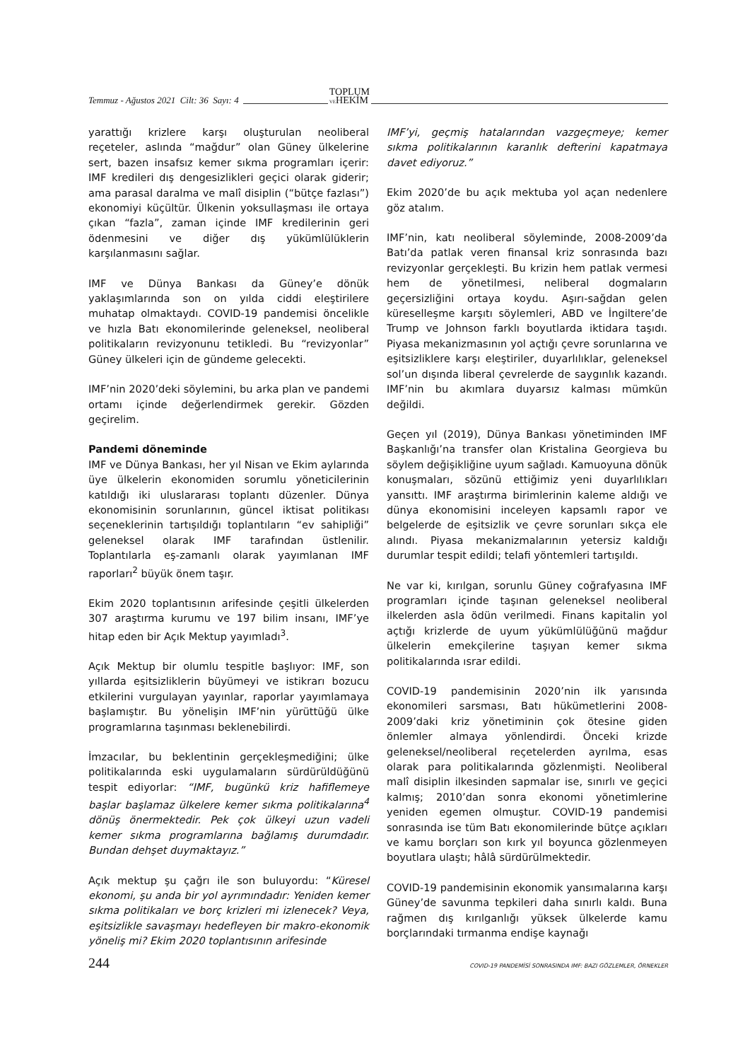Temmuz - Ağustos 2021 Cilt: 36 Sayı: 4 TOPLUM
VEHEKİM
yarattığı krizlere karşı oluşturulan neoliberal reçeteler, aslında “mağdur” olan Güney ülkelerine sert, bazen insafsız kemer sıkma programları içerir: IMF kredileri dış dengesizlikleri geçici olarak giderir; ama parasal daralma ve malî disiplin (“bütçe fazlası”) ekonomiyi küçültür. Ülkenin yoksullaşması ile ortaya çıkan “fazla”, zaman içinde IMF kredilerinin geri ödenmesini ve diğer dış yükümlülüklerin karşılanmasını sağlar.
IMF ve Dünya Bankası da Güney’e dönük yaklaşımlarında son on yılda ciddi eleştirilere muhatap olmaktaydı. COVID-19 pandemisi öncelikle ve hızla Batı ekonomilerinde geleneksel, neoliberal politikaların revizyonunu tetikledi. Bu “revizyonlar” Güney ülkeleri için de gündeme gelecekti.
IMF’nin 2020’deki söylemini, bu arka plan ve pandemi ortamı içinde değerlendirmek gerekir. Gözden geçirelim.
Pandemi döneminde
IMF ve Dünya Bankası, her yıl Nisan ve Ekim aylarında üye ülkelerin ekonomiden sorumlu yöneticilerinin katıldığı iki uluslararası toplantı düzenler. Dünya ekonomisinin sorunlarının, güncel iktisat politikası seçeneklerinin tartışıldığı toplantıların “ev sahipliği” geleneksel olarak IMF tarafından üstlenilir. Toplantılarla eş-zamanlı olarak yayımlanan IMF raporları<sup>2</sup> büyük önem taşır.
Ekim 2020 toplantısının arifesinde çeşitli ülkelerden 307 araştırma kurumu ve 197 bilim insanı, IMF’ye hitap eden bir Açık Mektup yayımladı<sup>3</sup>.
Açık Mektup bir olumlu tespitle başlıyor: IMF, son yıllarda eşitsizliklerin büyümeyi ve istikrarı bozucu etkilerini vurgulayan yayınlar, raporlar yayımlamaya başlamıştır. Bu yönelişin IMF’nin yürüttüğü ülke programlarına taşınması beklenebilirdi.
İmzacılar, bu beklentinin gerçekleşmediğini; ülke politikalarında eski uygulamaların sürdürüldüğünü tespit ediyorlar: “IMF, bugünkü kriz hafiflemeye başlar başlamaz ülkelere kemer sıkma politikalarına<sup>4</sup> dönüş önermektedir. Pek çok ülkeyi uzun vadeli kemer sıkma programlarına bağlamış durumdadır. Bundan dehşet duymaktayız.”
Açık mektup şu çağrı ile son buluyordu: “Küresel ekonomi, şu anda bir yol ayrımındadır: Yeniden kemer sıkma politikaları ve borç krizleri mi izlenecek? Veya, eşitsizlikle savaşmayı hedefleyen bir makro-ekonomik yöneliş mi? Ekim 2020 toplantısının arifesinde
IMF’yi, geçmiş hatalarından vazgeçmeye; kemer sıkma politikalarının karanlık defterini kapatmaya davet ediyoruz.”
Ekim 2020’de bu açık mektuba yol açan nedenlere göz atalım.
IMF’nin, katı neoliberal söyleminde, 2008-2009’da Batı’da patlak veren finansal kriz sonrasında bazı revizyonlar gerçekleşti. Bu krizin hem patlak vermesi hem de yönetilmesi, neliberal dogmaların geçersizliğini ortaya koydu. Aşırı-sağdan gelen küreselleşme karşıtı söylemleri, ABD ve İngiltere’de Trump ve Johnson farklı boyutlarda iktidara taşıdı. Piyasa mekanizmasının yol açtığı çevre sorunlarına ve eşitsizliklere karşı eleştiriler, duyarlılıklar, geleneksel sol’un dışında liberal çevrelerde de saygınlık kazandı. IMF’nin bu akımlara duyarsız kalması mümkün değildi.
Geçen yıl (2019), Dünya Bankası yönetiminden IMF Başkanlığı’na transfer olan Kristalina Georgieva bu söylem değişikliğine uyum sağladı. Kamuoyuna dönük konuşmaları, sözünü ettiğimiz yeni duyarlılıkları yansıttı. IMF araştırma birimlerinin kaleme aldığı ve dünya ekonomisini inceleyen kapsamlı rapor ve belgelerde de eşitsizlik ve çevre sorunları sıkça ele alındı. Piyasa mekanizmalarının yetersiz kaldığı durumlar tespit edildi; telafi yöntemleri tartışıldı.
Ne var ki, kırılgan, sorunlu Güney coğrafyasına IMF programları içinde taşınan geleneksel neoliberal ilkelerden asla ödün verilmedi. Finans kapitalin yol açtığı krizlerde de uyum yükümlülüğünü mağdur ülkelerin emekçilerine taşıyan kemer sıkma politikalarında ısrar edildi.
COVID-19 pandemisinin 2020’nin ilk yarısında ekonomileri sarsması, Batı hükümetlerini 2008-2009’daki kriz yönetiminin çok ötesine giden önlemler almaya yönlendirdi. Önceki krizde geleneksel/neoliberal reçetelerden ayrılma, esas olarak para politikalarında gözlenmişti. Neoliberal malî disiplin ilkesinden sapmalar ise, sınırlı ve geçici kalmış; 2010’dan sonra ekonomi yönetimlerine yeniden egemen olmuştur. COVID-19 pandemisi sonrasında ise tüm Batı ekonomilerinde bütçe açıkları ve kamu borçları son kırk yıl boyunca gözlenmeyen boyutlara ulaştı; hâlâ sürdürülmektedir.
COVID-19 pandemisinin ekonomik yansımalarına karşı Güney’de savunma tepkileri daha sınırlı kaldı. Buna rağmen dış kırılganlığı yüksek ülkelerde kamu borçlarındaki tırmanma endişe kaynağı
244 COVID-19 PANDEMİSİ SONRASINDA IMF: BAZI GÖZLEMLER, ÖRNEKLER